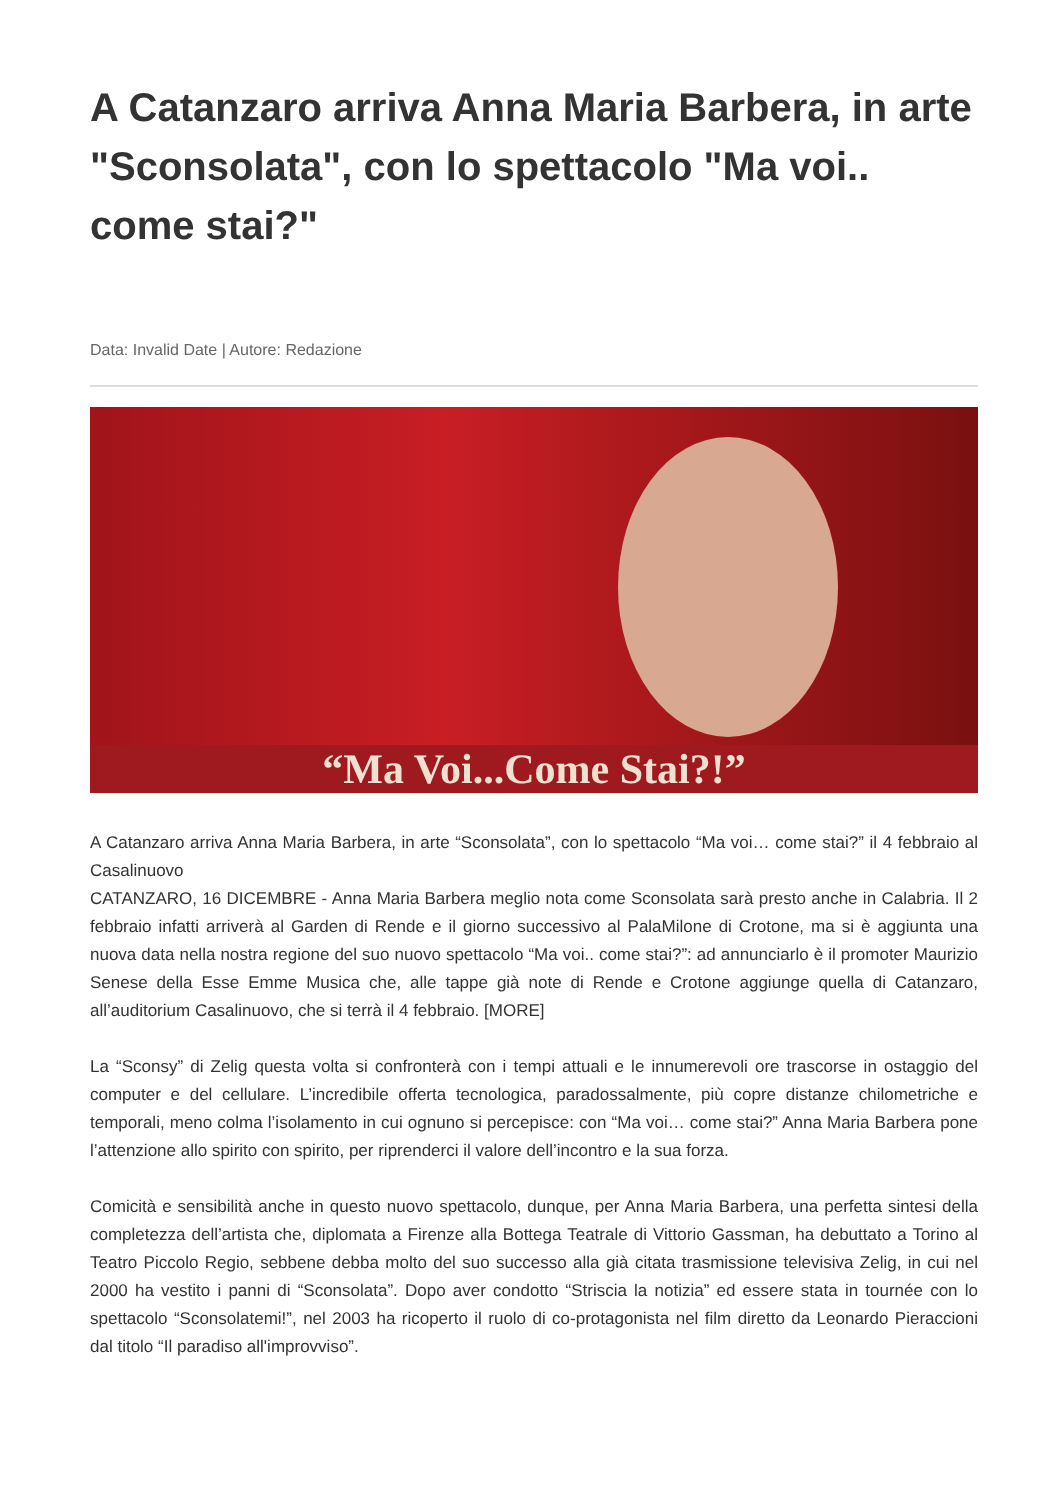A Catanzaro arriva Anna Maria Barbera, in arte "Sconsolata", con lo spettacolo "Ma voi.. come stai?"
Data: Invalid Date | Autore: Redazione
“Ma Voi...Come Stai?!”
A Catanzaro arriva Anna Maria Barbera, in arte “Sconsolata”, con lo spettacolo “Ma voi… come stai?” il 4 febbraio al Casalinuovo
CATANZARO, 16 DICEMBRE - Anna Maria Barbera meglio nota come Sconsolata sarà presto anche in Calabria. Il 2 febbraio infatti arriverà al Garden di Rende e il giorno successivo al PalaMilone di Crotone, ma si è aggiunta una nuova data nella nostra regione del suo nuovo spettacolo “Ma voi.. come stai?”: ad annunciarlo è il promoter Maurizio Senese della Esse Emme Musica che, alle tappe già note di Rende e Crotone aggiunge quella di Catanzaro, all’auditorium Casalinuovo, che si terrà il 4 febbraio. [MORE]
La “Sconsy” di Zelig questa volta si confronterà con i tempi attuali e le innumerevoli ore trascorse in ostaggio del computer e del cellulare. L’incredibile offerta tecnologica, paradossalmente, più copre distanze chilometriche e temporali, meno colma l’isolamento in cui ognuno si percepisce: con “Ma voi… come stai?” Anna Maria Barbera pone l’attenzione allo spirito con spirito, per riprenderci il valore dell’incontro e la sua forza.
Comicità e sensibilità anche in questo nuovo spettacolo, dunque, per Anna Maria Barbera, una perfetta sintesi della completezza dell’artista che, diplomata a Firenze alla Bottega Teatrale di Vittorio Gassman, ha debuttato a Torino al Teatro Piccolo Regio, sebbene debba molto del suo successo alla già citata trasmissione televisiva Zelig, in cui nel 2000 ha vestito i panni di “Sconsolata”. Dopo aver condotto “Striscia la notizia” ed essere stata in tournée con lo spettacolo “Sconsolatemi!”, nel 2003 ha ricoperto il ruolo di co-protagonista nel film diretto da Leonardo Pieraccioni dal titolo “Il paradiso all'improvviso”.